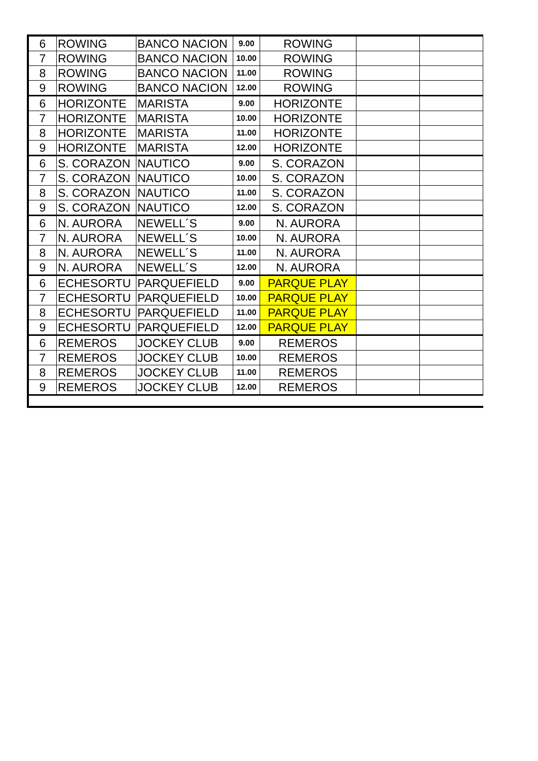| 6 | ROWING | BANCO NACION | 9.00 | ROWING | | |
| 7 | ROWING | BANCO NACION | 10.00 | ROWING | | |
| 8 | ROWING | BANCO NACION | 11.00 | ROWING | | |
| 9 | ROWING | BANCO NACION | 12.00 | ROWING | | |
| 6 | HORIZONTE | MARISTA | 9.00 | HORIZONTE | | |
| 7 | HORIZONTE | MARISTA | 10.00 | HORIZONTE | | |
| 8 | HORIZONTE | MARISTA | 11.00 | HORIZONTE | | |
| 9 | HORIZONTE | MARISTA | 12.00 | HORIZONTE | | |
| 6 | S. CORAZON | NAUTICO | 9.00 | S. CORAZON | | |
| 7 | S. CORAZON | NAUTICO | 10.00 | S. CORAZON | | |
| 8 | S. CORAZON | NAUTICO | 11.00 | S. CORAZON | | |
| 9 | S. CORAZON | NAUTICO | 12.00 | S. CORAZON | | |
| 6 | N. AURORA | NEWELL´S | 9.00 | N. AURORA | | |
| 7 | N. AURORA | NEWELL´S | 10.00 | N. AURORA | | |
| 8 | N. AURORA | NEWELL´S | 11.00 | N. AURORA | | |
| 9 | N. AURORA | NEWELL´S | 12.00 | N. AURORA | | |
| 6 | ECHESORTU | PARQUEFIELD | 9.00 | PARQUE PLAY | | |
| 7 | ECHESORTU | PARQUEFIELD | 10.00 | PARQUE PLAY | | |
| 8 | ECHESORTU | PARQUEFIELD | 11.00 | PARQUE PLAY | | |
| 9 | ECHESORTU | PARQUEFIELD | 12.00 | PARQUE PLAY | | |
| 6 | REMEROS | JOCKEY CLUB | 9.00 | REMEROS | | |
| 7 | REMEROS | JOCKEY CLUB | 10.00 | REMEROS | | |
| 8 | REMEROS | JOCKEY CLUB | 11.00 | REMEROS | | |
| 9 | REMEROS | JOCKEY CLUB | 12.00 | REMEROS | | |